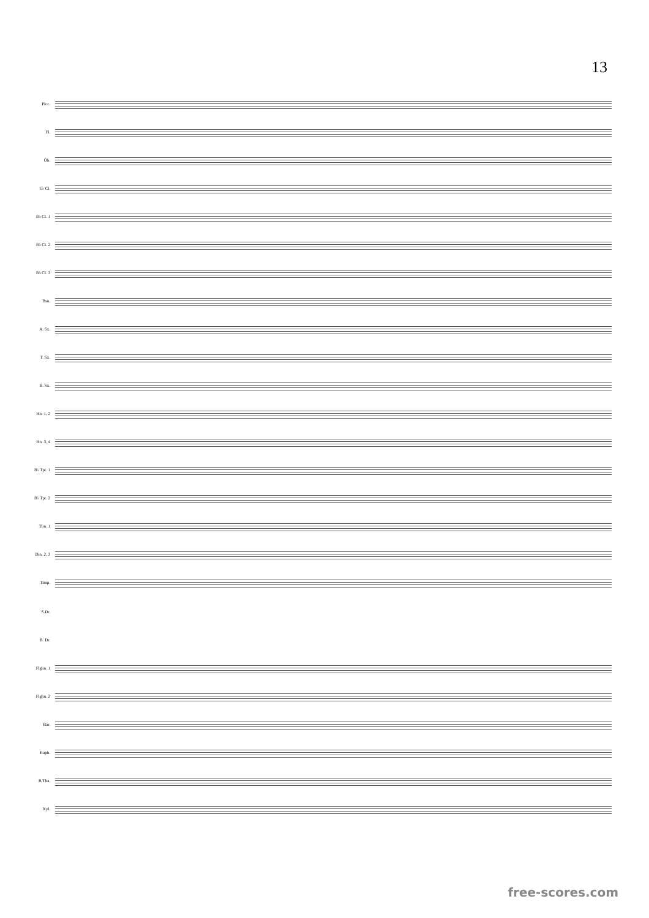13
Picc.
Fl.
Ob.
E♭ Cl.
B♭ Cl. 1
B♭ Cl. 2
B♭ Cl. 3
Bsn.
A. Sx.
T. Sx.
B. Sx.
Hn. 1, 2
Hn. 3, 4
B♭ Tpt. 1
B♭ Tpt. 2
Tbn. 1
Tbn. 2, 3
Timp.
S.Dr.
B. Dr.
Flghn. 1
Flghn. 2
Bar.
Euph.
B.Tba.
Xyl.
free-scores.com